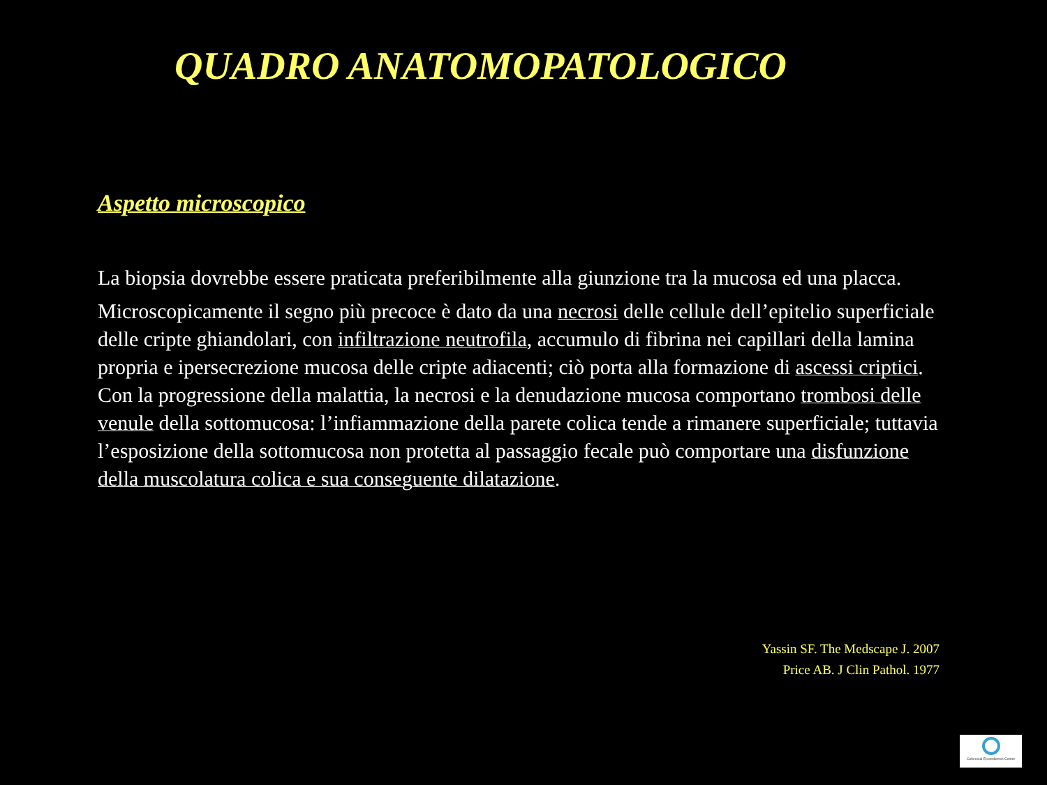QUADRO ANATOMOPATOLOGICO
Aspetto microscopico
La biopsia dovrebbe essere praticata preferibilmente alla giunzione tra la mucosa ed una placca.
Microscopicamente il segno più precoce è dato da una necrosi delle cellule dell’epitelio superficiale delle cripte ghiandolari, con infiltrazione neutrofila, accumulo di fibrina nei capillari della lamina propria e ipersecrezione mucosa delle cripte adiacenti; ciò porta alla formazione di ascessi criptici. Con la progressione della malattia, la necrosi e la denudazione mucosa comportano trombosi delle venule della sottomucosa: l’infiammazione della parete colica tende a rimanere superficiale; tuttavia l’esposizione della sottomucosa non protetta al passaggio fecale può comportare una disfunzione della muscolatura colica e sua conseguente dilatazione.
Yassin SF. The Medscape J. 2007
Price AB. J Clin Pathol. 1977
Colorectal Eporediensis Centre